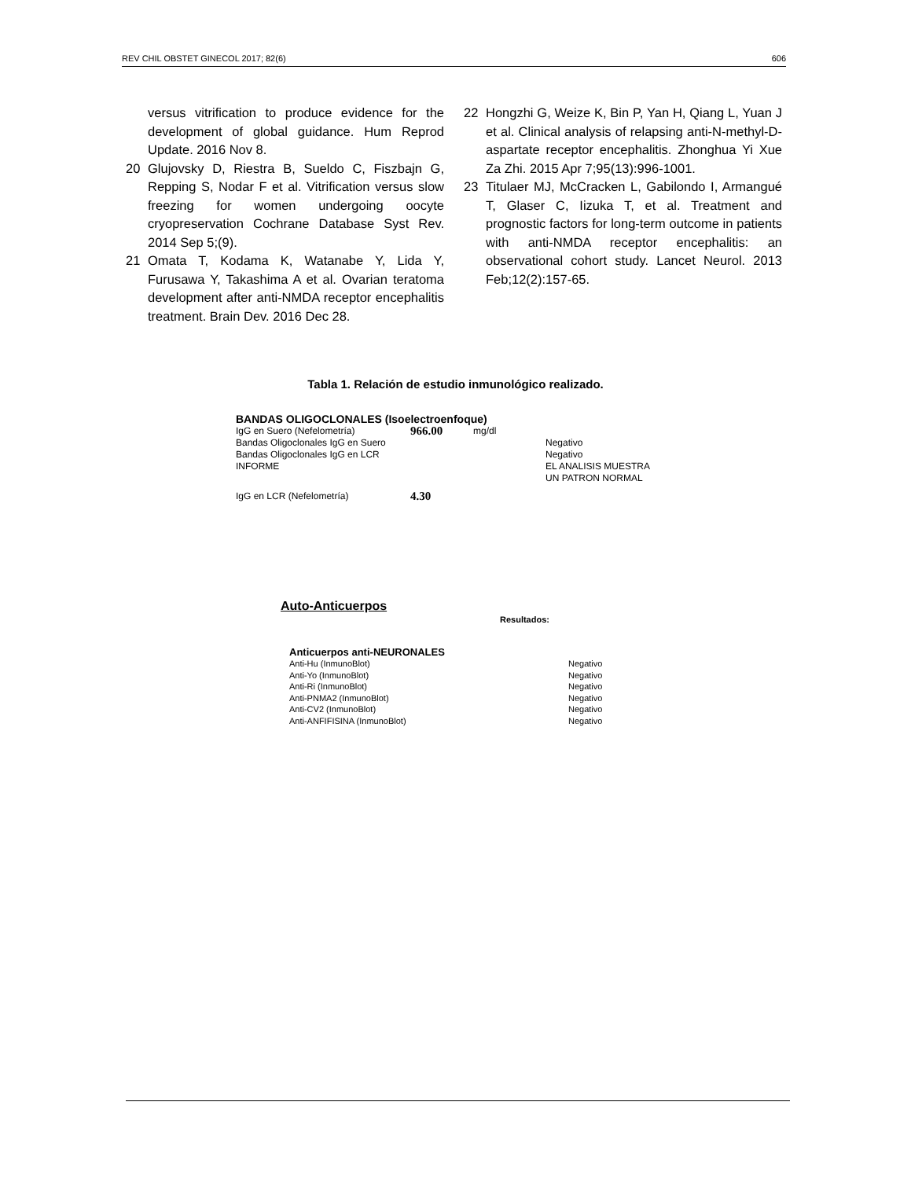REV CHIL OBSTET GINECOL 2017; 82(6) 606
versus vitrification to produce evidence for the development of global guidance. Hum Reprod Update. 2016 Nov 8.
20 Glujovsky D, Riestra B, Sueldo C, Fiszbajn G, Repping S, Nodar F et al. Vitrification versus slow freezing for women undergoing oocyte cryopreservation Cochrane Database Syst Rev. 2014 Sep 5;(9).
21 Omata T, Kodama K, Watanabe Y, Lida Y, Furusawa Y, Takashima A et al. Ovarian teratoma development after anti-NMDA receptor encephalitis treatment. Brain Dev. 2016 Dec 28.
22 Hongzhi G, Weize K, Bin P, Yan H, Qiang L, Yuan J et al. Clinical analysis of relapsing anti-N-methyl-D-aspartate receptor encephalitis. Zhonghua Yi Xue Za Zhi. 2015 Apr 7;95(13):996-1001.
23 Titulaer MJ, McCracken L, Gabilondo I, Armangué T, Glaser C, Iizuka T, et al. Treatment and prognostic factors for long-term outcome in patients with anti-NMDA receptor encephalitis: an observational cohort study. Lancet Neurol. 2013 Feb;12(2):157-65.
Tabla 1. Relación de estudio inmunológico realizado.
BANDAS OLIGOCLONALES (Isoelectroenfoque)
| IgG en Suero (Nefelometría) | 966.00 | mg/dl | |
| Bandas Oligoclonales IgG en Suero | | | Negativo |
| Bandas Oligoclonales IgG en LCR | | | Negativo |
| INFORME | | | EL ANALISIS MUESTRA UN PATRON NORMAL |
| IgG en LCR (Nefelometría) | 4.30 | | |
Auto-Anticuerpos
Resultados:
Anticuerpos anti-NEURONALES
| Anti-Hu (InmunoBlot) | Negativo |
| Anti-Yo (InmunoBlot) | Negativo |
| Anti-Ri (InmunoBlot) | Negativo |
| Anti-PNMA2 (InmunoBlot) | Negativo |
| Anti-CV2 (InmunoBlot) | Negativo |
| Anti-ANFIFISINA (InmunoBlot) | Negativo |